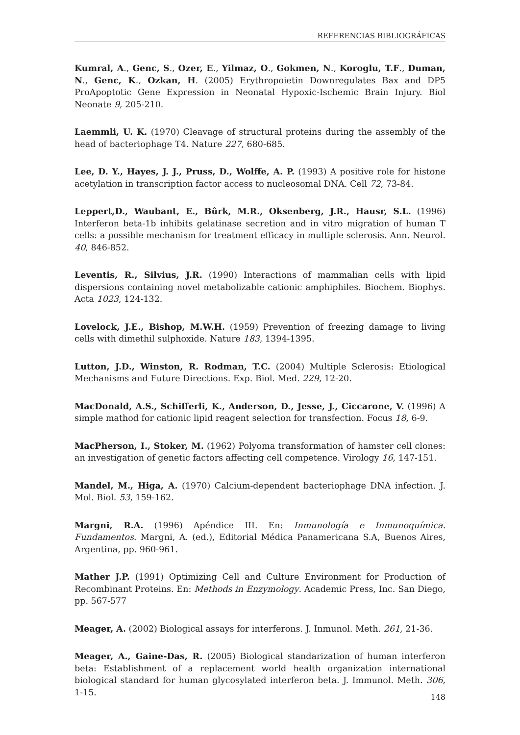REFERENCIAS BIBLIOGRÁFICAS
Kumral, A., Genc, S., Ozer, E., Yilmaz, O., Gokmen, N., Koroglu, T.F., Duman, N., Genc, K., Ozkan, H. (2005) Erythropoietin Downregulates Bax and DP5 ProApoptotic Gene Expression in Neonatal Hypoxic-Ischemic Brain Injury. Biol Neonate 9, 205-210.
Laemmli, U. K. (1970) Cleavage of structural proteins during the assembly of the head of bacteriophage T4. Nature 227, 680-685.
Lee, D. Y., Hayes, J. J., Pruss, D., Wolffe, A. P. (1993) A positive role for histone acetylation in transcription factor access to nucleosomal DNA. Cell 72, 73-84.
Leppert,D., Waubant, E., Bûrk, M.R., Oksenberg, J.R., Hausr, S.L. (1996) Interferon beta-1b inhibits gelatinase secretion and in vitro migration of human T cells: a possible mechanism for treatment efficacy in multiple sclerosis. Ann. Neurol. 40, 846-852.
Leventis, R., Silvius, J.R. (1990) Interactions of mammalian cells with lipid dispersions containing novel metabolizable cationic amphiphiles. Biochem. Biophys. Acta 1023, 124-132.
Lovelock, J.E., Bishop, M.W.H. (1959) Prevention of freezing damage to living cells with dimethil sulphoxide. Nature 183, 1394-1395.
Lutton, J.D., Winston, R. Rodman, T.C. (2004) Multiple Sclerosis: Etiological Mechanisms and Future Directions. Exp. Biol. Med. 229, 12-20.
MacDonald, A.S., Schifferli, K., Anderson, D., Jesse, J., Ciccarone, V. (1996) A simple mathod for cationic lipid reagent selection for transfection. Focus 18, 6-9.
MacPherson, I., Stoker, M. (1962) Polyoma transformation of hamster cell clones: an investigation of genetic factors affecting cell competence. Virology 16, 147-151.
Mandel, M., Higa, A. (1970) Calcium-dependent bacteriophage DNA infection. J. Mol. Biol. 53, 159-162.
Margni, R.A. (1996) Apéndice III. En: Inmunología e Inmunoquímica. Fundamentos. Margni, A. (ed.), Editorial Médica Panamericana S.A, Buenos Aires, Argentina, pp. 960-961.
Mather J.P. (1991) Optimizing Cell and Culture Environment for Production of Recombinant Proteins. En: Methods in Enzymology. Academic Press, Inc. San Diego, pp. 567-577
Meager, A. (2002) Biological assays for interferons. J. Inmunol. Meth. 261, 21-36.
Meager, A., Gaine-Das, R. (2005) Biological standarization of human interferon beta: Establishment of a replacement world health organization international biological standard for human glycosylated interferon beta. J. Immunol. Meth. 306, 1-15.
148